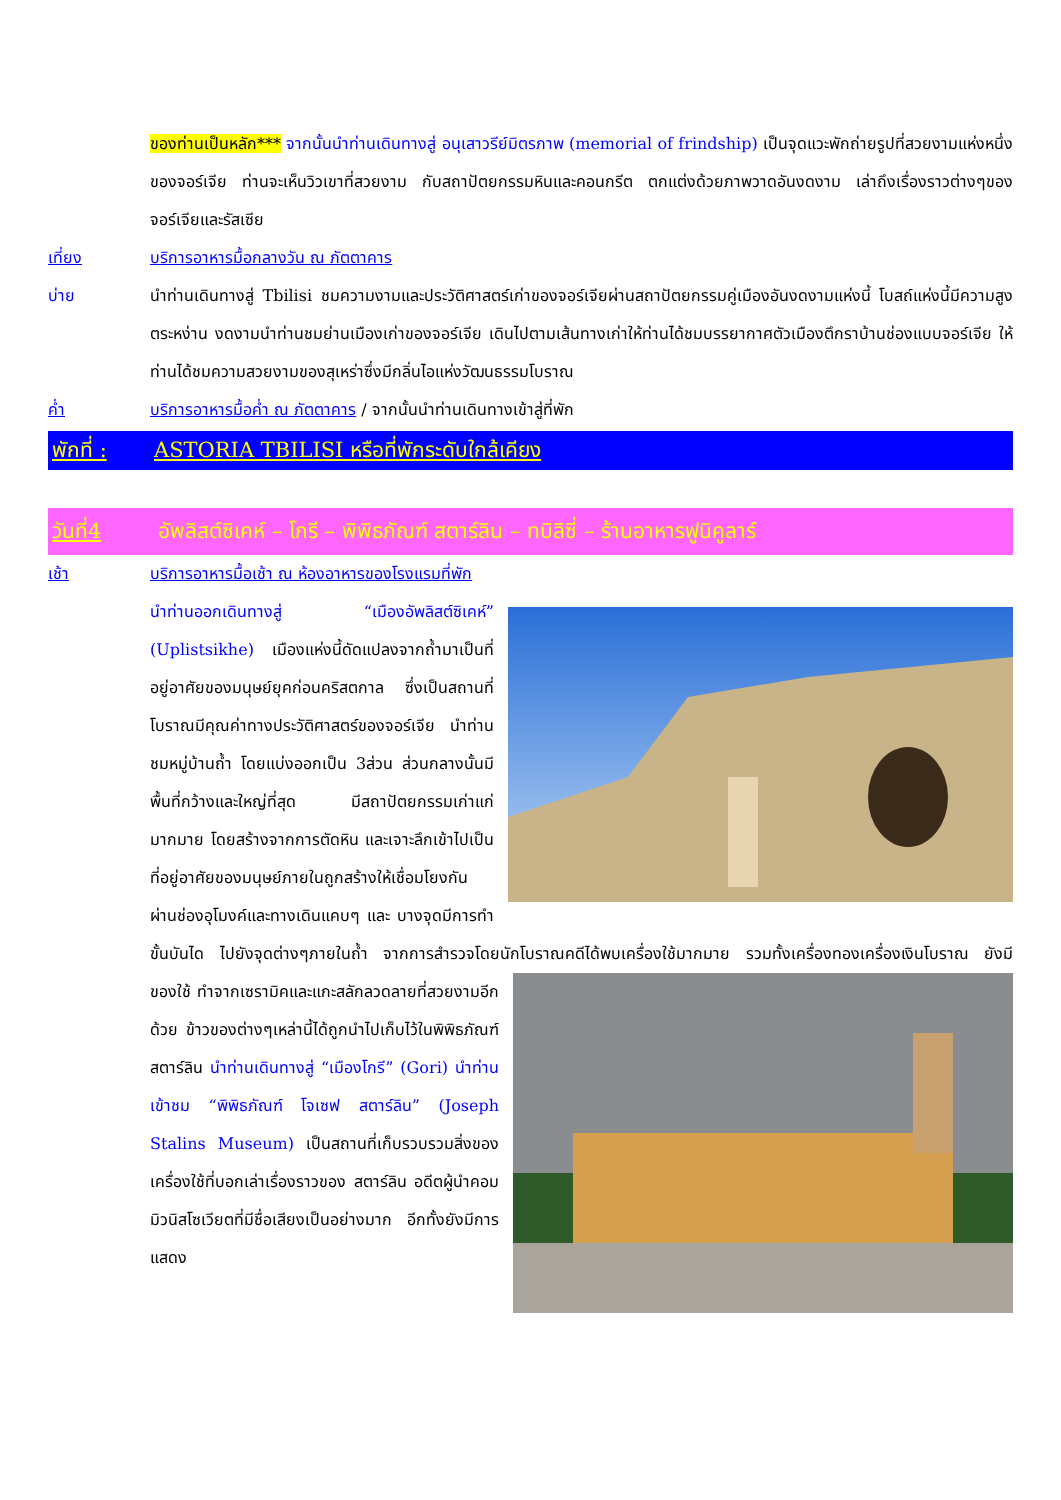ของท่านเป็นหลัก*** จากนั้นนำท่านเดินทางสู่ อนุเสาวรีย์มิตรภาพ (memorial of frindship) เป็นจุดแวะพักถ่ายรูปที่สวยงามแห่งหนึ่งของจอร์เจีย ท่านจะเห็นวิวเขาที่สวยงาม กับสถาปัตยกรรมหินและคอนกรีต ตกแต่งด้วยภาพวาดอันงดงาม เล่าถึงเรื่องราวต่างๆของจอร์เจียและรัสเซีย
เที่ยง บริการอาหารมื้อกลางวัน ณ ภัตตาคาร
บ่าย นำท่านเดินทางสู่ Tbilisi ชมความงามและประวัติศาสตร์เก่าของจอร์เจียผ่านสถาปัตยกรรมคู่เมืองอันงดงามแห่งนี้ โบสถ์แห่งนี้มีความสูงตระหง่าน งดงามนำท่านชมย่านเมืองเก่าของจอร์เจีย เดินไปตามเส้นทางเก่าให้ท่านได้ชมบรรยากาศตัวเมืองตึกราบ้านช่องแบบจอร์เจีย ให้ท่านได้ชมความสวยงามของสุเหร่าซึ่งมีกลิ่นไอแห่งวัฒนธรรมโบราณ
ค่ำ บริการอาหารมื้อค่ำ ณ ภัตตาคาร / จากนั้นนำท่านเดินทางเข้าสู่ที่พัก
พักที่ : ASTORIA TBILISI หรือที่พักระดับใกล้เคียง
วันที่4 อัพลิสต์ซิเคห์ – โกรี – พิพิธภัณฑ์ สตาร์ลิน – ทบิลิซี่ – ร้านอาหารฟูนิคูลาร์
เช้า บริการอาหารมื้อเช้า ณ ห้องอาหารของโรงแรมที่พัก
นำท่านออกเดินทางสู่ “เมืองอัพลิสต์ซิเคห์” (Uplistsikhe) เมืองแห่งนี้ดัดแปลงจากถ้ำมาเป็นที่อยู่อาศัยของมนุษย์ยุคก่อนคริสตกาล ซึ่งเป็นสถานที่โบราณมีคุณค่าทางประวัติศาสตร์ของจอร์เจีย นำท่านชมหมู่บ้านถ้ำ โดยแบ่งออกเป็น 3ส่วน ส่วนกลางนั้นมีพื้นที่กว้างและใหญ่ที่สุด มีสถาปัตยกรรมเก่าแก่มากมาย โดยสร้างจากการตัดหิน และเจาะลึกเข้าไปเป็นที่อยู่อาศัยของมนุษย์ภายในถูกสร้างให้เชื่อมโยงกันผ่านช่องอุโมงค์และทางเดินแคบๆ และ บางจุดมีการทำขั้นบันได ไปยังจุดต่างๆภายในถ้ำ จากการสำรวจโดยนักโบราณคดีได้พบเครื่องใช้มากมาย รวมทั้งเครื่องทองเครื่องเงินโบราณ ยังมี ของใช้ ทำจากเซรามิคและแกะสลักลวดลายที่สวยงามอีกด้วย ข้าวของต่างๆเหล่านี้ได้ถูกนำไปเก็บไว้ในพิพิธภัณฑ์สตาร์ลิน นำท่านเดินทางสู่ “เมืองโกรี” (Gori) นำท่านเข้าชม “พิพิธภัณฑ์ โจเซฟ สตาร์ลิน” (Joseph Stalins Museum) เป็นสถานที่เก็บรวบรวมสิ่งของเครื่องใช้ที่บอกเล่าเรื่องราวของ สตาร์ลิน อดีตผู้นำคอมมิวนิสโซเวียตที่มีชื่อเสียงเป็นอย่างมาก อีกทั้งยังมีการแสดง